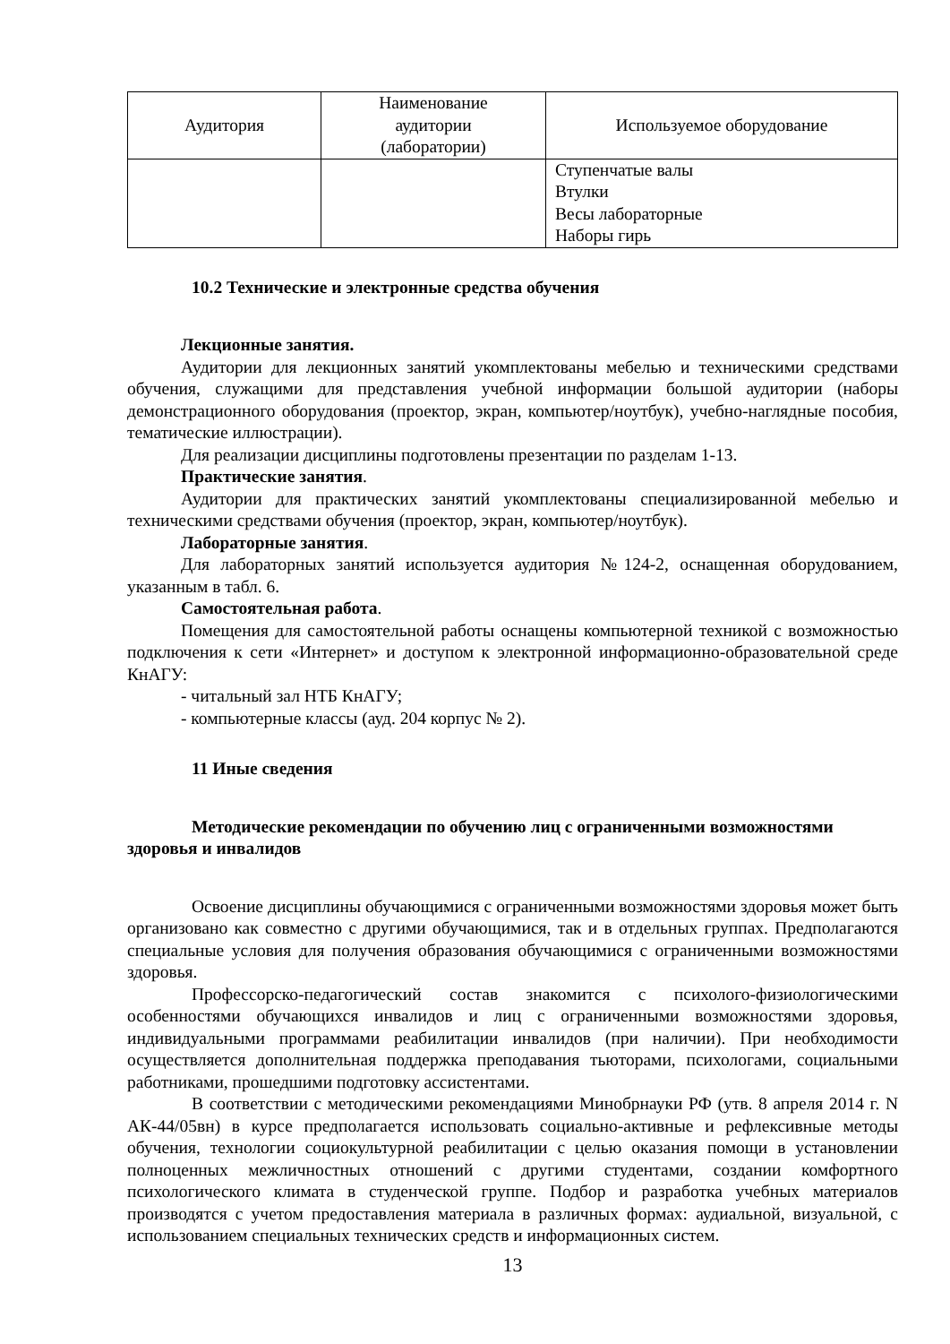| Аудитория | Наименование аудитории (лаборатории) | Используемое оборудование |
| --- | --- | --- |
| | | Ступенчатые валы Втулки Весы лабораторные Наборы гирь |
10.2 Технические и электронные средства обучения
Лекционные занятия.
Аудитории для лекционных занятий укомплектованы мебелью и техническими средствами обучения, служащими для представления учебной информации большой аудитории (наборы демонстрационного оборудования (проектор, экран, компьютер/ноутбук), учебно-наглядные пособия, тематические иллюстрации).
Для реализации дисциплины подготовлены презентации по разделам 1-13.
Практические занятия.
Аудитории для практических занятий укомплектованы специализированной мебелью и техническими средствами обучения (проектор, экран, компьютер/ноутбук).
Лабораторные занятия.
Для лабораторных занятий используется аудитория №124-2, оснащенная оборудованием, указанным в табл. 6.
Самостоятельная работа.
Помещения для самостоятельной работы оснащены компьютерной техникой с возможностью подключения к сети «Интернет» и доступом к электронной информационно-образовательной среде КнАГУ:
- читальный зал НТБ КнАГУ;
- компьютерные классы (ауд. 204 корпус № 2).
11 Иные сведения
Методические рекомендации по обучению лиц с ограниченными возможностями здоровья и инвалидов
Освоение дисциплины обучающимися с ограниченными возможностями здоровья может быть организовано как совместно с другими обучающимися, так и в отдельных группах. Предполагаются специальные условия для получения образования обучающимися с ограниченными возможностями здоровья.
Профессорско-педагогический состав знакомится с психолого-физиологическими особенностями обучающихся инвалидов и лиц с ограниченными возможностями здоровья, индивидуальными программами реабилитации инвалидов (при наличии). При необходимости осуществляется дополнительная поддержка преподавания тьюторами, психологами, социальными работниками, прошедшими подготовку ассистентами.
В соответствии с методическими рекомендациями Минобрнауки РФ (утв. 8 апреля 2014 г. N АК-44/05вн) в курсе предполагается использовать социально-активные и рефлексивные методы обучения, технологии социокультурной реабилитации с целью оказания помощи в установлении полноценных межличностных отношений с другими студентами, создании комфортного психологического климата в студенческой группе. Подбор и разработка учебных материалов производятся с учетом предоставления материала в различных формах: аудиальной, визуальной, с использованием специальных технических средств и информационных систем.
13